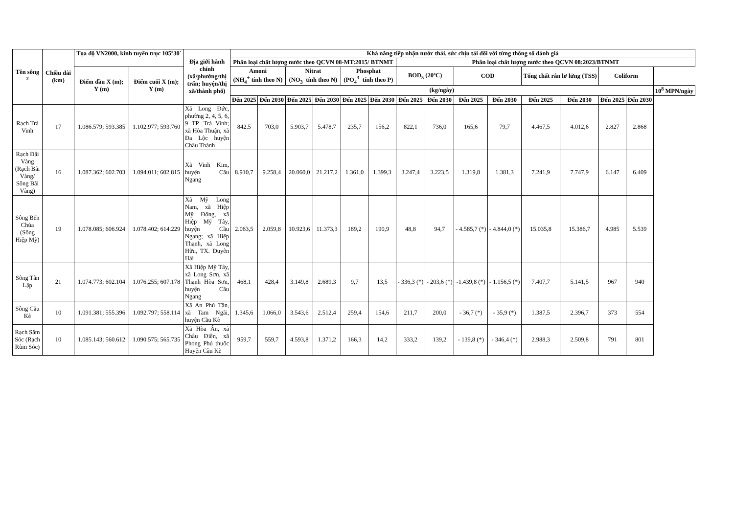| Tên sông <sup>2</sup> | Chiều dài (km) | Tọa độ VN2000, kinh tuyến trục 105º30´ | | Địa giới hành chính (xã/phường/thị trấn; huyện/thị xã/thành phố) | Khả năng tiếp nhận nước thải, sức chịu tải đối với từng thông số đánh giá | | | | | | | | | | | | | | |
| --- | --- | --- | --- | --- | --- | --- | --- | --- | --- | --- | --- | --- | --- | --- | --- | --- | --- | --- | --- |
| | | | | | Phân loại chất lượng nước theo QCVN 08-MT:2015/ BTNMT | | | | | | Phân loại chất lượng nước theo QCVN 08:2023/BTNMT | | | | | | | | |
| | | Điểm đầu X (m); Y (m) | Điểm cuối X (m); Y (m) | | Amoni (NH<sub>4</sub><sup>+</sup> tính theo N) | | Nitrat (NO<sub>3</sub><sup>-</sup> tính theo N) | | Phosphat (PO<sub>4</sub><sup>3-</sup> tính theo P) | | BOD<sub>5</sub> (20ºC) | | COD | | Tổng chất rắn lơ lửng (TSS) | | Coliform | | |
| | | | | | (kg/ngày) | | | | | | | | | | | | | | 10<sup>8</sup> MPN/ngày |
| | | | | | Đến 2025 | Đến 2030 | Đến 2025 | Đến 2030 | Đến 2025 | Đến 2030 | Đến 2025 | Đến 2030 | Đến 2025 | Đến 2030 | Đến 2025 | Đến 2030 | Đến 2025 | Đến 2030 | |
| Rạch Trà Vinh | 17 | 1.086.579; 593.385 | 1.102.977; 593.760 | Xã Long Đức, phường 2, 4, 5, 6, 9 TP. Trà Vinh; xã Hòa Thuận, xã Đa Lộc huyện Châu Thành | 842,5 | 703,0 | 5.903,7 | 5.478,7 | 235,7 | 156,2 | 822,1 | 736,0 | 165,6 | 79,7 | 4.467,5 | 4.012,6 | 2.827 | 2.868 | |
| Rạch Đãi Vàng (Rạch Bãi Vàng/ Sông Bãi Vàng) | 16 | 1.087.362; 602.703 | 1.094.011; 602.815 | Xã Vinh Kim, huyện Cầu Ngang | 8.910,7 | 9.258,4 | 20.060,0 | 21.217,2 | 1.361,0 | 1.399,3 | 3.247,4 | 3.223,5 | 1.319,8 | 1.381,3 | 7.241,9 | 7.747,9 | 6.147 | 6.409 | |
| Sông Bến Chùa (Sông Hiệp Mỹ) | 19 | 1.078.085; 606.924 | 1.078.402; 614.229 | Xã Mỹ Long Nam, xã Hiệp Mỹ Đông, xã Hiệp Mỹ Tây, huyện Cầu Ngang; xã Hiệp Thạnh, xã Long Hữu, TX. Duyên Hải | 2.063,5 | 2.059,8 | 10.923,6 | 11.373,3 | 189,2 | 190,9 | 48,8 | 94,7 | - 4.585,7 (*) | - 4.844,0 (*) | 15.035,8 | 15.386,7 | 4.985 | 5.539 | |
| Sông Tân Lập | 21 | 1.074.773; 602.104 | 1.076.255; 607.178 | Xã Hiệp Mỹ Tây, xã Long Sơn, xã Thạnh Hòa Sơn, huyện Cầu Ngang | 468,1 | 428,4 | 3.149,8 | 2.689,3 | 9,7 | 13,5 | - 336,3 (*) | - 203,6 (*) | -1.439,8 (*) | - 1.156,5 (*) | 7.407,7 | 5.141,5 | 967 | 940 | |
| Sông Cầu Kè | 10 | 1.091.381; 555.396 | 1.092.797; 558.114 | Xã An Phú Tân, xã Tam Ngãi, huyện Cầu Kè | 1.345,6 | 1.066,0 | 3.543,6 | 2.512,4 | 259,4 | 154,6 | 211,7 | 200,0 | - 36,7 (*) | - 35,9 (*) | 1.387,5 | 2.396,7 | 373 | 554 | |
| Rạch Săm Sóc (Rạch Rùm Sóc) | 10 | 1.085.143; 560.612 | 1.090.575; 565.735 | Xã Hòa Ân, xã Châu Điền, xã Phong Phú thuộc Huyện Cầu Kè | 959,7 | 559,7 | 4.593,8 | 1.371,2 | 166,3 | 14,2 | 333,2 | 139,2 | - 139,8 (*) | - 346,4 (*) | 2.988,3 | 2.509,8 | 791 | 801 | |